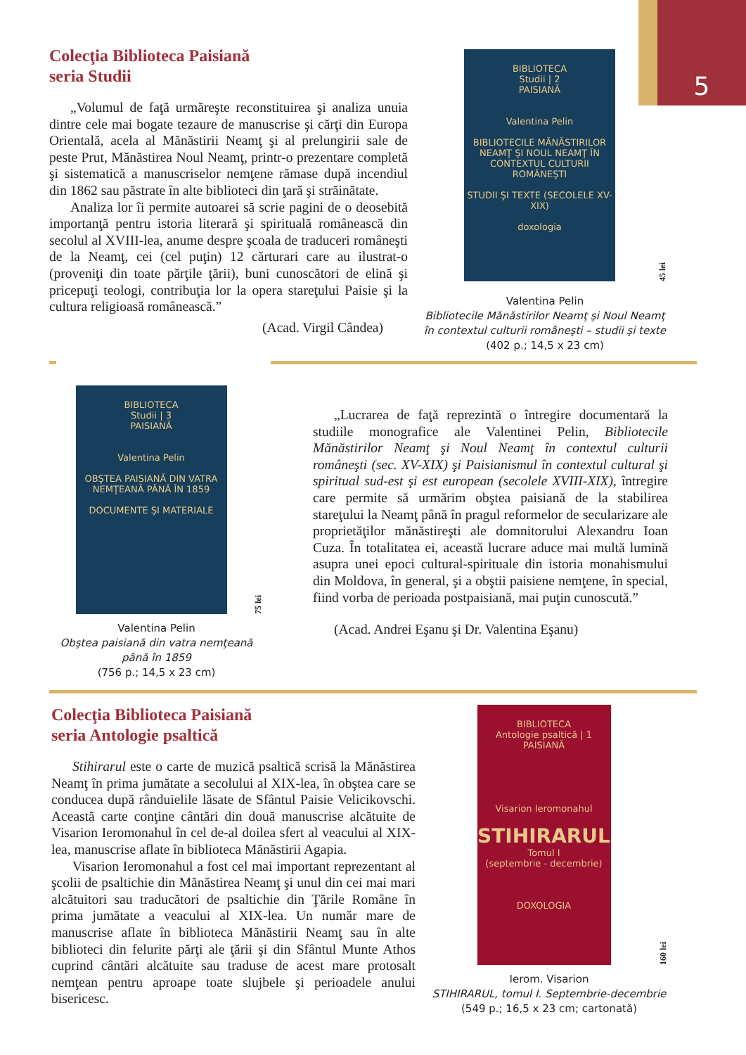5
Colecţia Biblioteca Paisiană
seria Studii
„Volumul de faţă urmăreşte reconstituirea şi analiza unuia dintre cele mai bogate tezaure de manuscrise şi cărţi din Europa Orientală, acela al Mănăstirii Neamţ şi al prelungirii sale de peste Prut, Mănăstirea Noul Neamţ, printr-o prezentare completă şi sistematică a manuscriselor nemţene rămase după incendiul din 1862 sau păstrate în alte biblioteci din ţară şi străinătate.
Analiza lor îi permite autoarei să scrie pagini de o deosebită importanţă pentru istoria literară şi spirituală românească din secolul al XVIII-lea, anume despre şcoala de traduceri româneşti de la Neamţ, cei (cel puţin) 12 cărturari care au ilustrat-o (proveniţi din toate părţile ţării), buni cunoscători de elină şi pricepuţi teologi, contribuţia lor la opera stareţului Paisie şi la cultura religioasă românească.”
(Acad. Virgil Cândea)
BIBLIOTECA
Studii | 2
PAISIANĂ
Valentina Pelin
BIBLIOTECILE MĂNĂSTIRILOR NEAMŢ ŞI NOUL NEAMŢ ÎN CONTEXTUL CULTURII ROMÂNEŞTI
STUDII ŞI TEXTE (SECOLELE XV-XIX)
doxologia
45 lei
Valentina Pelin
Bibliotecile Mănăstirilor Neamţ şi Noul Neamţ în contextul culturii româneşti – studii şi texte
(402 p.; 14,5 x 23 cm)
BIBLIOTECA
Studii | 3
PAISIANĂ
Valentina Pelin
OBŞTEA PAISIANĂ DIN VATRA NEMŢEANĂ PÂNĂ ÎN 1859
DOCUMENTE ŞI MATERIALE
75 lei
Valentina Pelin
Obştea paisiană din vatra nemţeană până în 1859
(756 p.; 14,5 x 23 cm)
„Lucrarea de faţă reprezintă o întregire documentară la studiile monografice ale Valentinei Pelin, Bibliotecile Mănăstirilor Neamţ şi Noul Neamţ în contextul culturii româneşti (sec. XV-XIX) şi Paisianismul în contextul cultural şi spiritual sud-est şi est european (secolele XVIII-XIX), întregire care permite să urmărim obştea paisiană de la stabilirea stareţului la Neamţ până în pragul reformelor de secularizare ale proprietăţilor mănăstireşti ale domnitorului Alexandru Ioan Cuza. În totalitatea ei, această lucrare aduce mai multă lumină asupra unei epoci cultural-spirituale din istoria monahismului din Moldova, în general, şi a obştii paisiene nemţene, în special, fiind vorba de perioada postpaisiană, mai puţin cunoscută.”
(Acad. Andrei Eşanu şi Dr. Valentina Eşanu)
Colecţia Biblioteca Paisiană
seria Antologie psaltică
Stihirarul este o carte de muzică psaltică scrisă la Mănăstirea Neamţ în prima jumătate a secolului al XIX-lea, în obştea care se conducea după rânduielile lăsate de Sfântul Paisie Velicikovschi. Această carte conţine cântări din două manuscrise alcătuite de Visarion Ieromonahul în cel de-al doilea sfert al veacului al XIX-lea, manuscrise aflate în biblioteca Mănăstirii Agapia.
Visarion Ieromonahul a fost cel mai important reprezentant al şcolii de psaltichie din Mănăstirea Neamţ şi unul din cei mai mari alcătuitori sau traducători de psaltichie din Ţările Române în prima jumătate a veacului al XIX-lea. Un număr mare de manuscrise aflate în biblioteca Mănăstirii Neamţ sau în alte biblioteci din felurite părţi ale ţării şi din Sfântul Munte Athos cuprind cântări alcătuite sau traduse de acest mare protosalt nemţean pentru aproape toate slujbele şi perioadele anului bisericesc.
BIBLIOTECA
Antologie psaltică | 1
PAISIANĂ
Visarion Ieromonahul
STIHIRARUL
Tomul I
(septembrie - decembrie)
DOXOLOGIA
160 lei
Ierom. Visarion
STIHIRARUL, tomul I. Septembrie-decembrie
(549 p.; 16,5 x 23 cm; cartonată)